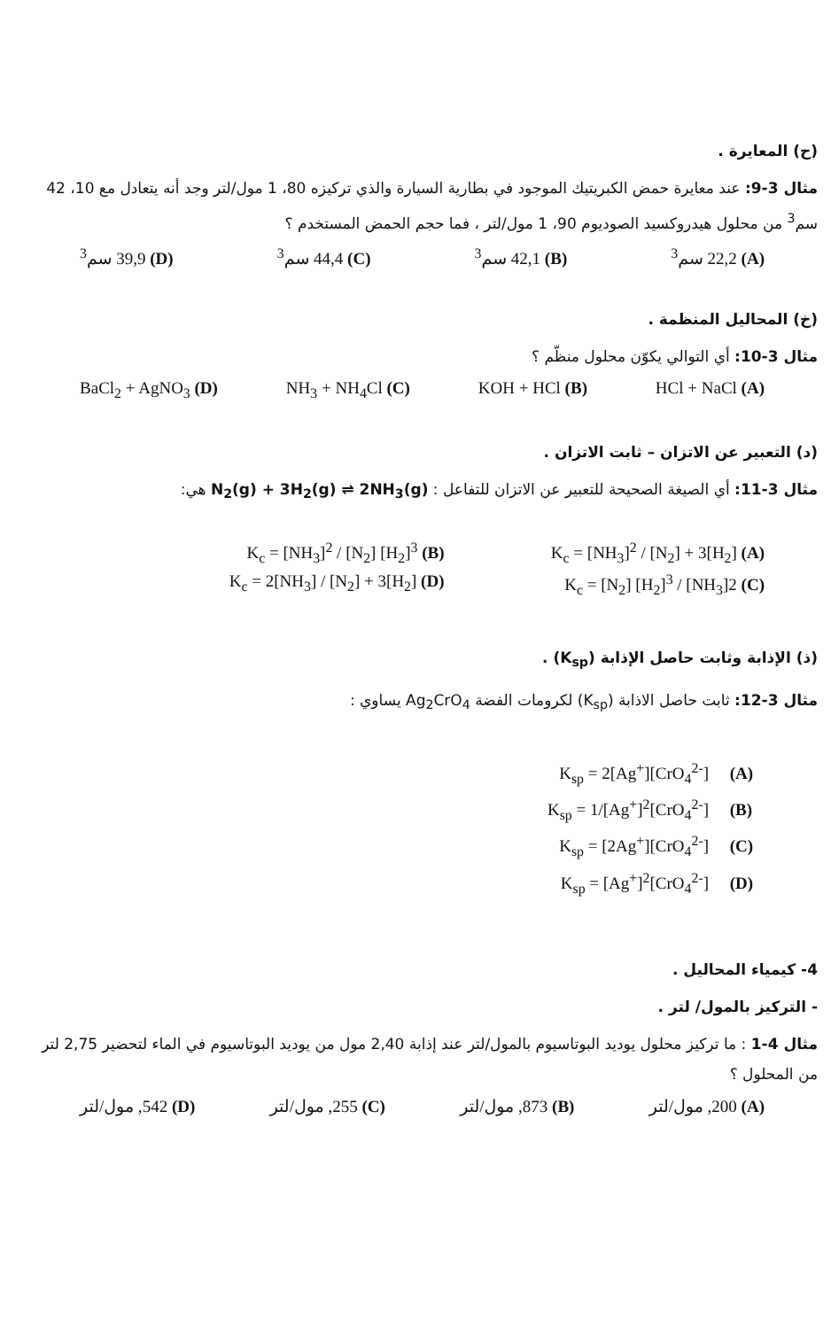(ح) المعايرة .
مثال 3-9: عند معايرة حمض الكبريتيك الموجود في بطارية السيارة والذي تركيزه 80، 1 مول/لتر وجد أنه يتعادل مع 10، 42 سم<sup>3</sup> من محلول هيدروكسيد الصوديوم 90، 1 مول/لتر ، فما حجم الحمض المستخدم ؟
(A) 22,2 سم<sup>3</sup> (B) 42,1 سم<sup>3</sup> (C) 44,4 سم<sup>3</sup> (D) 39,9 سم<sup>3</sup>
(خ) المحاليل المنظمة .
مثال 3-10: أي التوالي يكوّن محلول منظّم ؟
(A) HCl + NaCl (B) KOH + HCl (C) NH<sub>3</sub> + NH<sub>4</sub>Cl (D) BaCl<sub>2</sub> + AgNO<sub>3</sub>
(د) التعبير عن الاتزان – ثابت الاتزان .
مثال 3-11: أي الصيغة الصحيحة للتعبير عن الاتزان للتفاعل : N<sub>2</sub>(g) + 3H<sub>2</sub>(g) ⇌ 2NH<sub>3</sub>(g) هي:
K<sub>c</sub> = [NH<sub>3</sub>]<sup>2</sup> / [N<sub>2</sub>] + 3[H<sub>2</sub>] (A)
K<sub>c</sub> = [NH<sub>3</sub>]<sup>2</sup> / [N<sub>2</sub>] [H<sub>2</sub>]<sup>3</sup> (B)
K<sub>c</sub> = [N<sub>2</sub>] [H<sub>2</sub>]<sup>3</sup> / [NH<sub>3</sub>]2 (C)
K<sub>c</sub> = 2[NH<sub>3</sub>] / [N<sub>2</sub>] + 3[H<sub>2</sub>] (D)
(ذ) الإذابة وثابت حاصل الإذابة (K<sub>sp</sub>) .
مثال 3-12: ثابت حاصل الاذابة (K<sub>sp</sub>) لكرومات الفضة Ag<sub>2</sub>CrO<sub>4</sub> يساوي :
K<sub>sp</sub> = 2[Ag<sup>+</sup>][CrO<sub>4</sub><sup>2-</sup>] (A)
K<sub>sp</sub> = 1/[Ag<sup>+</sup>]<sup>2</sup>[CrO<sub>4</sub><sup>2-</sup>] (B)
K<sub>sp</sub> = [2Ag<sup>+</sup>][CrO<sub>4</sub><sup>2-</sup>] (C)
K<sub>sp</sub> = [Ag<sup>+</sup>]<sup>2</sup>[CrO<sub>4</sub><sup>2-</sup>] (D)
4- كيمياء المحاليل .
- التركيز بالمول/ لتر .
مثال 4-1 : ما تركيز محلول يوديد البوتاسيوم بالمول/لتر عند إذابة 2,40 مول من يوديد البوتاسيوم في الماء لتحضير 2,75 لتر من المحلول ؟
(A) 200, مول/لتر (B) 873, مول/لتر (C) 255, مول/لتر (D) 542, مول/لتر